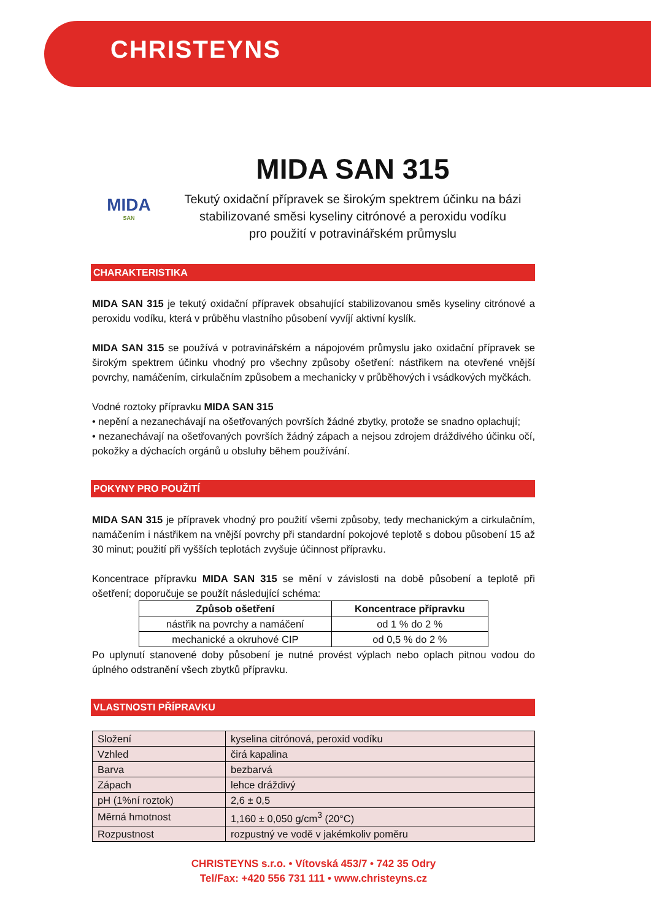CHRISTEYNS
MIDA
SAN
MIDA SAN 315
Tekutý oxidační přípravek se širokým spektrem účinku na bázi stabilizované směsi kyseliny citrónové a peroxidu vodíku
pro použití v potravinářském průmyslu
CHARAKTERISTIKA
MIDA SAN 315 je tekutý oxidační přípravek obsahující stabilizovanou směs kyseliny citrónové a peroxidu vodíku, která v průběhu vlastního působení vyvíjí aktivní kyslík.
MIDA SAN 315 se používá v potravinářském a nápojovém průmyslu jako oxidační přípravek se širokým spektrem účinku vhodný pro všechny způsoby ošetření: nástřikem na otevřené vnější povrchy, namáčením, cirkulačním způsobem a mechanicky v průběhových i vsádkových myčkách.
Vodné roztoky přípravku MIDA SAN 315
• nepění a nezanechávají na ošetřovaných površích žádné zbytky, protože se snadno oplachují;
• nezanechávají na ošetřovaných površích žádný zápach a nejsou zdrojem dráždivého účinku očí, pokožky a dýchacích orgánů u obsluhy během používání.
POKYNY PRO POUŽITÍ
MIDA SAN 315 je přípravek vhodný pro použití všemi způsoby, tedy mechanickým a cirkulačním, namáčením i nástřikem na vnější povrchy při standardní pokojové teplotě s dobou působení 15 až 30 minut; použití při vyšších teplotách zvyšuje účinnost přípravku.
Koncentrace přípravku MIDA SAN 315 se mění v závislosti na době působení a teplotě při ošetření; doporučuje se použít následující schéma:
| Způsob ošetření | Koncentrace přípravku |
| --- | --- |
| nástřik na povrchy a namáčení | od 1 % do 2 % |
| mechanické a okruhové CIP | od 0,5 % do 2 % |
Po uplynutí stanovené doby působení je nutné provést výplach nebo oplach pitnou vodou do úplného odstranění všech zbytků přípravku.
VLASTNOSTI PŘÍPRAVKU
| Složení | kyselina citrónová, peroxid vodíku |
| Vzhled | čirá kapalina |
| Barva | bezbarvá |
| Zápach | lehce dráždivý |
| pH (1%ní roztok) | 2,6 ± 0,5 |
| Měrná hmotnost | 1,160 ± 0,050 g/cm<sup>3</sup> (20°C) |
| Rozpustnost | rozpustný ve vodě v jakémkoliv poměru |
CHRISTEYNS s.r.o. • Vítovská 453/7 • 742 35 Odry
Tel/Fax: +420 556 731 111 • www.christeyns.cz